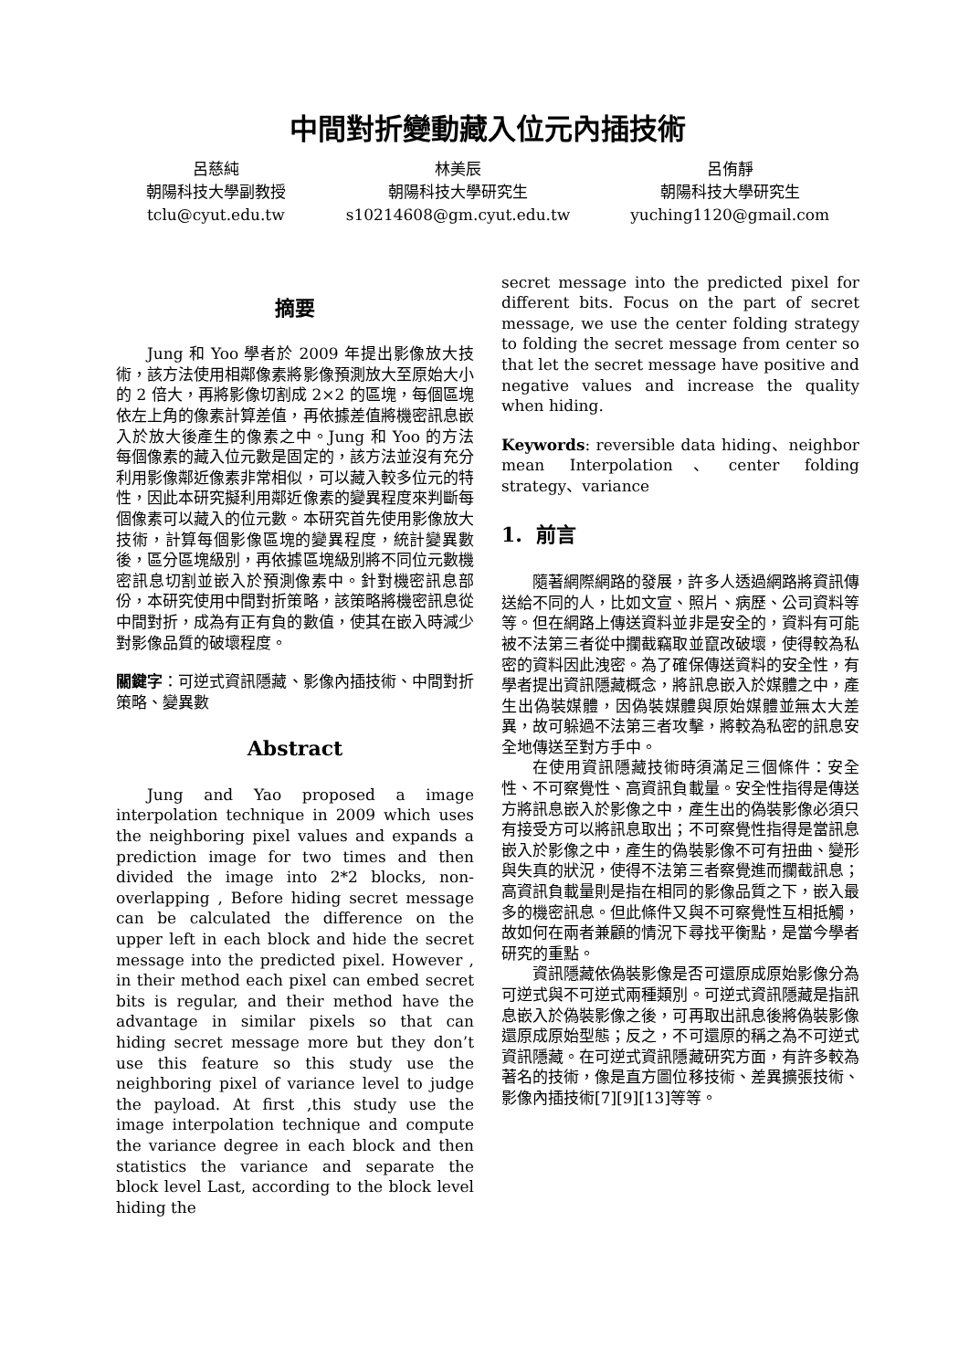中間對折變動藏入位元內插技術
呂慈純
朝陽科技大學副教授
tclu@cyut.edu.tw
林美辰
朝陽科技大學研究生
s10214608@gm.cyut.edu.tw
呂侑靜
朝陽科技大學研究生
yuching1120@gmail.com
摘要
Jung 和 Yoo 學者於 2009 年提出影像放大技術，該方法使用相鄰像素將影像預測放大至原始大小的 2 倍大，再將影像切割成 2×2 的區塊，每個區塊依左上角的像素計算差值，再依據差值將機密訊息嵌入於放大後產生的像素之中。Jung 和 Yoo 的方法每個像素的藏入位元數是固定的，該方法並沒有充分利用影像鄰近像素非常相似，可以藏入較多位元的特性，因此本研究擬利用鄰近像素的變異程度來判斷每個像素可以藏入的位元數。本研究首先使用影像放大技術，計算每個影像區塊的變異程度，統計變異數後，區分區塊級別，再依據區塊級別將不同位元數機密訊息切割並嵌入於預測像素中。針對機密訊息部份，本研究使用中間對折策略，該策略將機密訊息從中間對折，成為有正有負的數值，使其在嵌入時減少對影像品質的破壞程度。
關鍵字：可逆式資訊隱藏、影像內插技術、中間對折策略、變異數
Abstract
Jung and Yao proposed a image interpolation technique in 2009 which uses the neighboring pixel values and expands a prediction image for two times and then divided the image into 2*2 blocks, non-overlapping , Before hiding secret message can be calculated the difference on the upper left in each block and hide the secret message into the predicted pixel. However , in their method each pixel can embed secret bits is regular, and their method have the advantage in similar pixels so that can hiding secret message more but they don’t use this feature so this study use the neighboring pixel of variance level to judge the payload. At first ,this study use the image interpolation technique and compute the variance degree in each block and then statistics the variance and separate the block level Last, according to the block level hiding the
secret message into the predicted pixel for different bits. Focus on the part of secret message, we use the center folding strategy to folding the secret message from center so that let the secret message have positive and negative values and increase the quality when hiding.
Keywords: reversible data hiding、neighbor mean Interpolation、center folding strategy、variance
1. 前言
隨著網際網路的發展，許多人透過網路將資訊傳送給不同的人，比如文宣、照片、病歷、公司資料等等。但在網路上傳送資料並非是安全的，資料有可能被不法第三者從中攔截竊取並竄改破壞，使得較為私密的資料因此洩密。為了確保傳送資料的安全性，有學者提出資訊隱藏概念，將訊息嵌入於媒體之中，產生出偽裝媒體，因偽裝媒體與原始媒體並無太大差異，故可躲過不法第三者攻擊，將較為私密的訊息安全地傳送至對方手中。
在使用資訊隱藏技術時須滿足三個條件：安全性、不可察覺性、高資訊負載量。安全性指得是傳送方將訊息嵌入於影像之中，產生出的偽裝影像必須只有接受方可以將訊息取出；不可察覺性指得是當訊息嵌入於影像之中，產生的偽裝影像不可有扭曲、變形與失真的狀況，使得不法第三者察覺進而攔截訊息；高資訊負載量則是指在相同的影像品質之下，嵌入最多的機密訊息。但此條件又與不可察覺性互相抵觸，故如何在兩者兼顧的情況下尋找平衡點，是當今學者研究的重點。
資訊隱藏依偽裝影像是否可還原成原始影像分為可逆式與不可逆式兩種類別。可逆式資訊隱藏是指訊息嵌入於偽裝影像之後，可再取出訊息後將偽裝影像還原成原始型態；反之，不可還原的稱之為不可逆式資訊隱藏。在可逆式資訊隱藏研究方面，有許多較為著名的技術，像是直方圖位移技術、差異擴張技術、影像內插技術[7][9][13]等等。